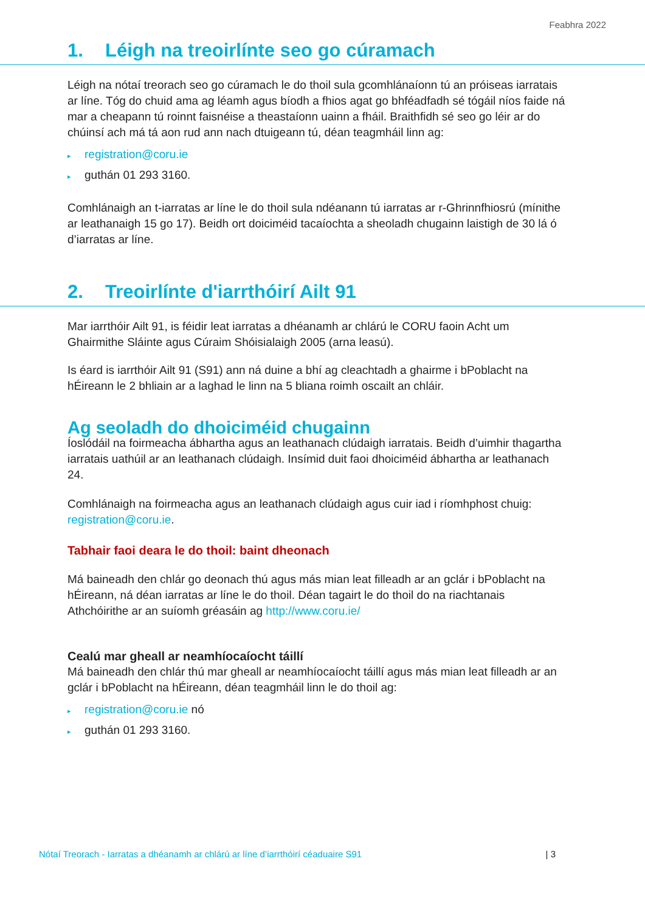Feabhra 2022
1. Léigh na treoirlínte seo go cúramach
Léigh na nótaí treorach seo go cúramach le do thoil sula gcomhlánaíonn tú an próiseas iarratais ar líne. Tóg do chuid ama ag léamh agus bíodh a fhios agat go bhféadfadh sé tógáil níos faide ná mar a cheapann tú roinnt faisnéise a theastaíonn uainn a fháil. Braithfidh sé seo go léir ar do chúinsí ach má tá aon rud ann nach dtuigeann tú, déan teagmháil linn ag:
▸ registration@coru.ie
▸ guthán 01 293 3160.
Comhlánaigh an t-iarratas ar líne le do thoil sula ndéanann tú iarratas ar r-Ghrinnfhiosrú (mínithe ar leathanaigh 15 go 17). Beidh ort doiciméid tacaíochta a sheoladh chugainn laistigh de 30 lá ó d’iarratas ar líne.
2. Treoirlínte d'iarrthóirí Ailt 91
Mar iarrthóir Ailt 91, is féidir leat iarratas a dhéanamh ar chlárú le CORU faoin Acht um Ghairmithe Sláinte agus Cúraim Shóisialaigh 2005 (arna leasú).
Is éard is iarrthóir Ailt 91 (S91) ann ná duine a bhí ag cleachtadh a ghairme i bPoblacht na hÉireann le 2 bhliain ar a laghad le linn na 5 bliana roimh oscailt an chláir.
Ag seoladh do dhoiciméid chugainn
Íoslódáil na foirmeacha ábhartha agus an leathanach clúdaigh iarratais. Beidh d’uimhir thagartha iarratais uathúil ar an leathanach clúdaigh. Insímid duit faoi dhoiciméid ábhartha ar leathanach 24.
Comhlánaigh na foirmeacha agus an leathanach clúdaigh agus cuir iad i ríomhphost chuig: registration@coru.ie.
Tabhair faoi deara le do thoil: baint dheonach
Má baineadh den chlár go deonach thú agus más mian leat filleadh ar an gclár i bPoblacht na hÉireann, ná déan iarratas ar líne le do thoil. Déan tagairt le do thoil do na riachtanais Athchóirithe ar an suíomh gréasáin ag http://www.coru.ie/
Cealú mar gheall ar neamhíocaíocht táillí
Má baineadh den chlár thú mar gheall ar neamhíocaíocht táillí agus más mian leat filleadh ar an gclár i bPoblacht na hÉireann, déan teagmháil linn le do thoil ag:
▸ registration@coru.ie nó
▸ guthán 01 293 3160.
Nótaí Treorach - Iarratas a dhéanamh ar chlárú ar líne d’iarrthóirí céaduaire S91 | 3